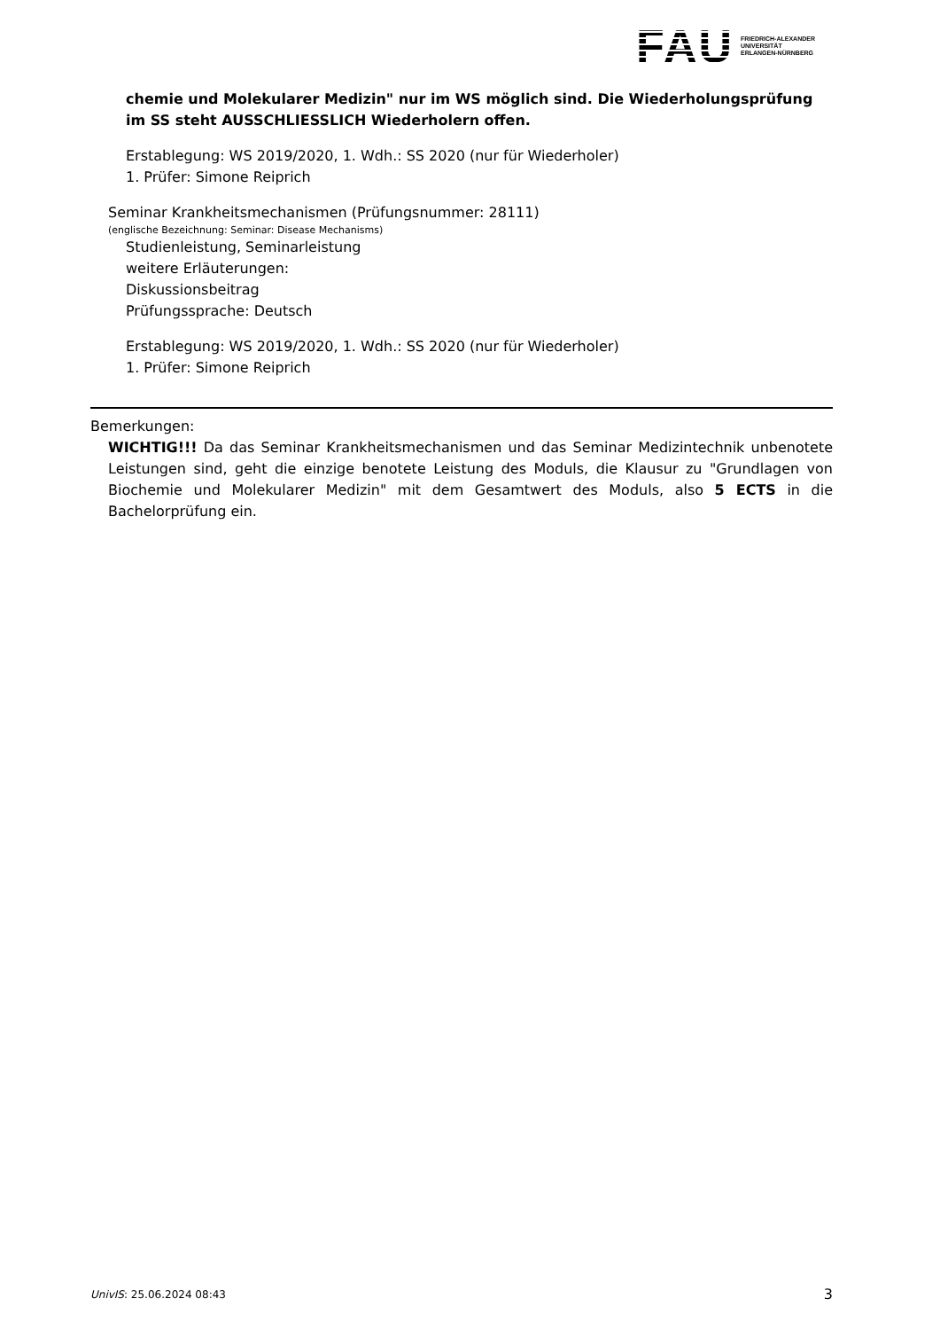FAU
FRIEDRICH-ALEXANDER
UNIVERSITÄT
ERLANGEN-NÜRNBERG
chemie und Molekularer Medizin" nur im WS möglich sind. Die Wiederholungsprüfung im SS steht AUSSCHLIESSLICH Wiederholern offen.
Erstablegung: WS 2019/2020, 1. Wdh.: SS 2020 (nur für Wiederholer)
1. Prüfer: Simone Reiprich
Seminar Krankheitsmechanismen (Prüfungsnummer: 28111)
(englische Bezeichnung: Seminar: Disease Mechanisms)
Studienleistung, Seminarleistung
weitere Erläuterungen:
Diskussionsbeitrag
Prüfungssprache: Deutsch
Erstablegung: WS 2019/2020, 1. Wdh.: SS 2020 (nur für Wiederholer)
1. Prüfer: Simone Reiprich
Bemerkungen:
WICHTIG!!! Da das Seminar Krankheitsmechanismen und das Seminar Medizintechnik unbenotete Leistungen sind, geht die einzige benotete Leistung des Moduls, die Klausur zu "Grundlagen von Biochemie und Molekularer Medizin" mit dem Gesamtwert des Moduls, also 5 ECTS in die Bachelorprüfung ein.
UnivIS: 25.06.2024 08:43 3